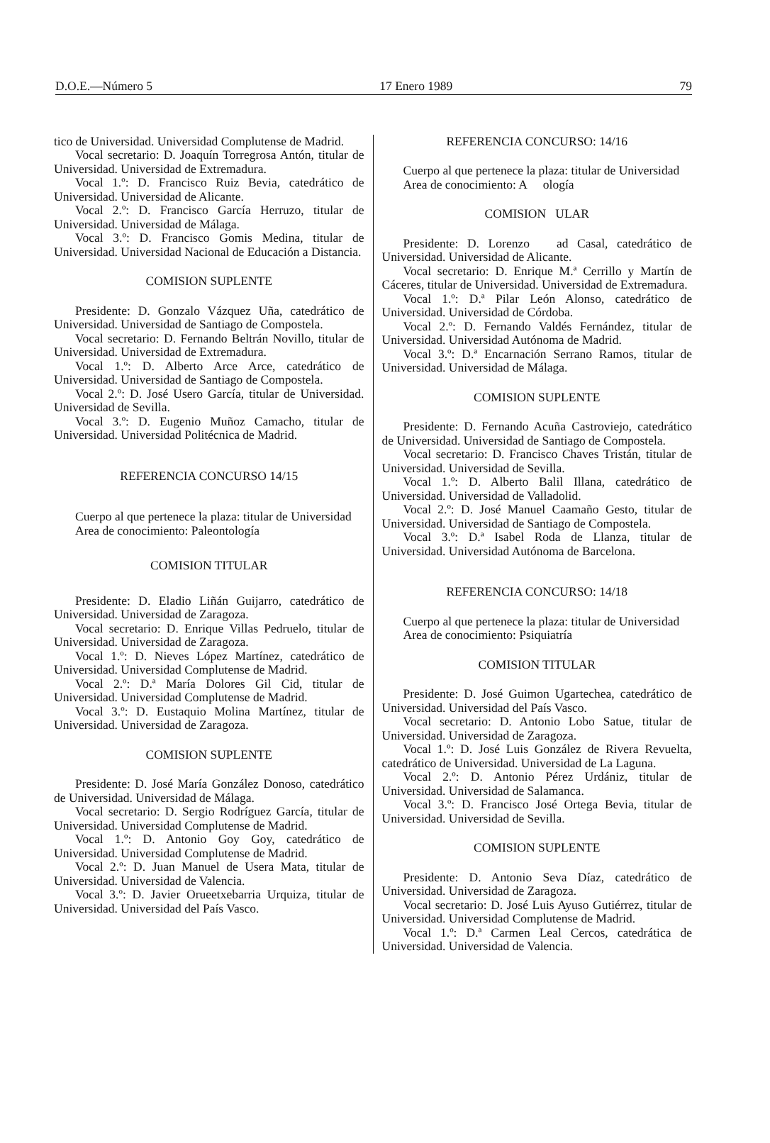D.O.E.—Número 5 17 Enero 1989 79
tico de Universidad. Universidad Complutense de Madrid.
Vocal secretario: D. Joaquín Torregrosa Antón, titular de Universidad. Universidad de Extremadura.
Vocal 1.º: D. Francisco Ruiz Bevia, catedrático de Universidad. Universidad de Alicante.
Vocal 2.º: D. Francisco García Herruzo, titular de Universidad. Universidad de Málaga.
Vocal 3.º: D. Francisco Gomis Medina, titular de Universidad. Universidad Nacional de Educación a Distancia.
COMISION SUPLENTE
Presidente: D. Gonzalo Vázquez Uña, catedrático de Universidad. Universidad de Santiago de Compostela.
Vocal secretario: D. Fernando Beltrán Novillo, titular de Universidad. Universidad de Extremadura.
Vocal 1.º: D. Alberto Arce Arce, catedrático de Universidad. Universidad de Santiago de Compostela.
Vocal 2.º: D. José Usero García, titular de Universidad. Universidad de Sevilla.
Vocal 3.º: D. Eugenio Muñoz Camacho, titular de Universidad. Universidad Politécnica de Madrid.
REFERENCIA CONCURSO 14/15
Cuerpo al que pertenece la plaza: titular de Universidad
Area de conocimiento: Paleontología
COMISION TITULAR
Presidente: D. Eladio Liñán Guijarro, catedrático de Universidad. Universidad de Zaragoza.
Vocal secretario: D. Enrique Villas Pedruelo, titular de Universidad. Universidad de Zaragoza.
Vocal 1.º: D. Nieves López Martínez, catedrático de Universidad. Universidad Complutense de Madrid.
Vocal 2.º: D.ª María Dolores Gil Cid, titular de Universidad. Universidad Complutense de Madrid.
Vocal 3.º: D. Eustaquio Molina Martínez, titular de Universidad. Universidad de Zaragoza.
COMISION SUPLENTE
Presidente: D. José María González Donoso, catedrático de Universidad. Universidad de Málaga.
Vocal secretario: D. Sergio Rodríguez García, titular de Universidad. Universidad Complutense de Madrid.
Vocal 1.º: D. Antonio Goy Goy, catedrático de Universidad. Universidad Complutense de Madrid.
Vocal 2.º: D. Juan Manuel de Usera Mata, titular de Universidad. Universidad de Valencia.
Vocal 3.º: D. Javier Orueetxebarria Urquiza, titular de Universidad. Universidad del País Vasco.
REFERENCIA CONCURSO: 14/16
Cuerpo al que pertenece la plaza: titular de Universidad
Area de conocimiento: A ología
COMISION ULAR
Presidente: D. Lorenzo ad Casal, catedrático de Universidad. Universidad de Alicante.
Vocal secretario: D. Enrique M.ª Cerrillo y Martín de Cáceres, titular de Universidad. Universidad de Extremadura.
Vocal 1.º: D.ª Pilar León Alonso, catedrático de Universidad. Universidad de Córdoba.
Vocal 2.º: D. Fernando Valdés Fernández, titular de Universidad. Universidad Autónoma de Madrid.
Vocal 3.º: D.ª Encarnación Serrano Ramos, titular de Universidad. Universidad de Málaga.
COMISION SUPLENTE
Presidente: D. Fernando Acuña Castroviejo, catedrático de Universidad. Universidad de Santiago de Compostela.
Vocal secretario: D. Francisco Chaves Tristán, titular de Universidad. Universidad de Sevilla.
Vocal 1.º: D. Alberto Balil Illana, catedrático de Universidad. Universidad de Valladolid.
Vocal 2.º: D. José Manuel Caamaño Gesto, titular de Universidad. Universidad de Santiago de Compostela.
Vocal 3.º: D.ª Isabel Roda de Llanza, titular de Universidad. Universidad Autónoma de Barcelona.
REFERENCIA CONCURSO: 14/18
Cuerpo al que pertenece la plaza: titular de Universidad
Area de conocimiento: Psiquiatría
COMISION TITULAR
Presidente: D. José Guimon Ugartechea, catedrático de Universidad. Universidad del País Vasco.
Vocal secretario: D. Antonio Lobo Satue, titular de Universidad. Universidad de Zaragoza.
Vocal 1.º: D. José Luis González de Rivera Revuelta, catedrático de Universidad. Universidad de La Laguna.
Vocal 2.º: D. Antonio Pérez Urdániz, titular de Universidad. Universidad de Salamanca.
Vocal 3.º: D. Francisco José Ortega Bevia, titular de Universidad. Universidad de Sevilla.
COMISION SUPLENTE
Presidente: D. Antonio Seva Díaz, catedrático de Universidad. Universidad de Zaragoza.
Vocal secretario: D. José Luis Ayuso Gutiérrez, titular de Universidad. Universidad Complutense de Madrid.
Vocal 1.º: D.ª Carmen Leal Cercos, catedrática de Universidad. Universidad de Valencia.